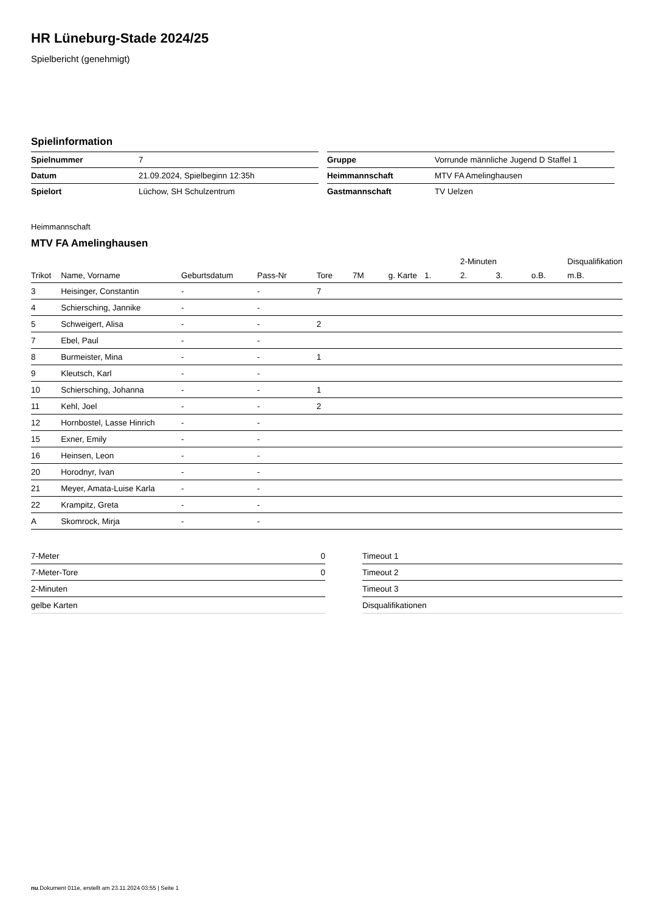HR Lüneburg-Stade 2024/25
Spielbericht (genehmigt)
Spielinformation
| Spielnummer | 7 |
| Datum | 21.09.2024, Spielbeginn 12:35h |
| Spielort | Lüchow, SH Schulzentrum |
| Gruppe | Vorrunde männliche Jugend D Staffel 1 |
| Heimmannschaft | MTV FA Amelinghausen |
| Gastmannschaft | TV Uelzen |
Heimmannschaft
MTV FA Amelinghausen
| | | | | | | | | 2-Minuten | | | Disqualifikation |
| --- | --- | --- | --- | --- | --- | --- | --- | --- | --- | --- | --- |
| Trikot | Name, Vorname | Geburtsdatum | Pass-Nr | Tore | 7M | g. Karte | 1. | 2. | 3. | o.B. | m.B. |
| 3 | Heisinger, Constantin | - | - | 7 | | | | | | | |
| 4 | Schiersching, Jannike | - | - | | | | | | | | |
| 5 | Schweigert, Alisa | - | - | 2 | | | | | | | |
| 7 | Ebel, Paul | - | - | | | | | | | | |
| 8 | Burmeister, Mina | - | - | 1 | | | | | | | |
| 9 | Kleutsch, Karl | - | - | | | | | | | | |
| 10 | Schiersching, Johanna | - | - | 1 | | | | | | | |
| 11 | Kehl, Joel | - | - | 2 | | | | | | | |
| 12 | Hornbostel, Lasse Hinrich | - | - | | | | | | | | |
| 15 | Exner, Emily | - | - | | | | | | | | |
| 16 | Heinsen, Leon | - | - | | | | | | | | |
| 20 | Horodnyr, Ivan | - | - | | | | | | | | |
| 21 | Meyer, Amata-Luise Karla | - | - | | | | | | | | |
| 22 | Krampitz, Greta | - | - | | | | | | | | |
| A | Skomrock, Mirja | - | - | | | | | | | | |
| 7-Meter | 0 |
| 7-Meter-Tore | 0 |
| 2-Minuten | |
| gelbe Karten | |
| Timeout 1 |
| Timeout 2 |
| Timeout 3 |
| Disqualifikationen |
nu.Dokument 011e, erstellt am 23.11.2024 03:55 | Seite 1